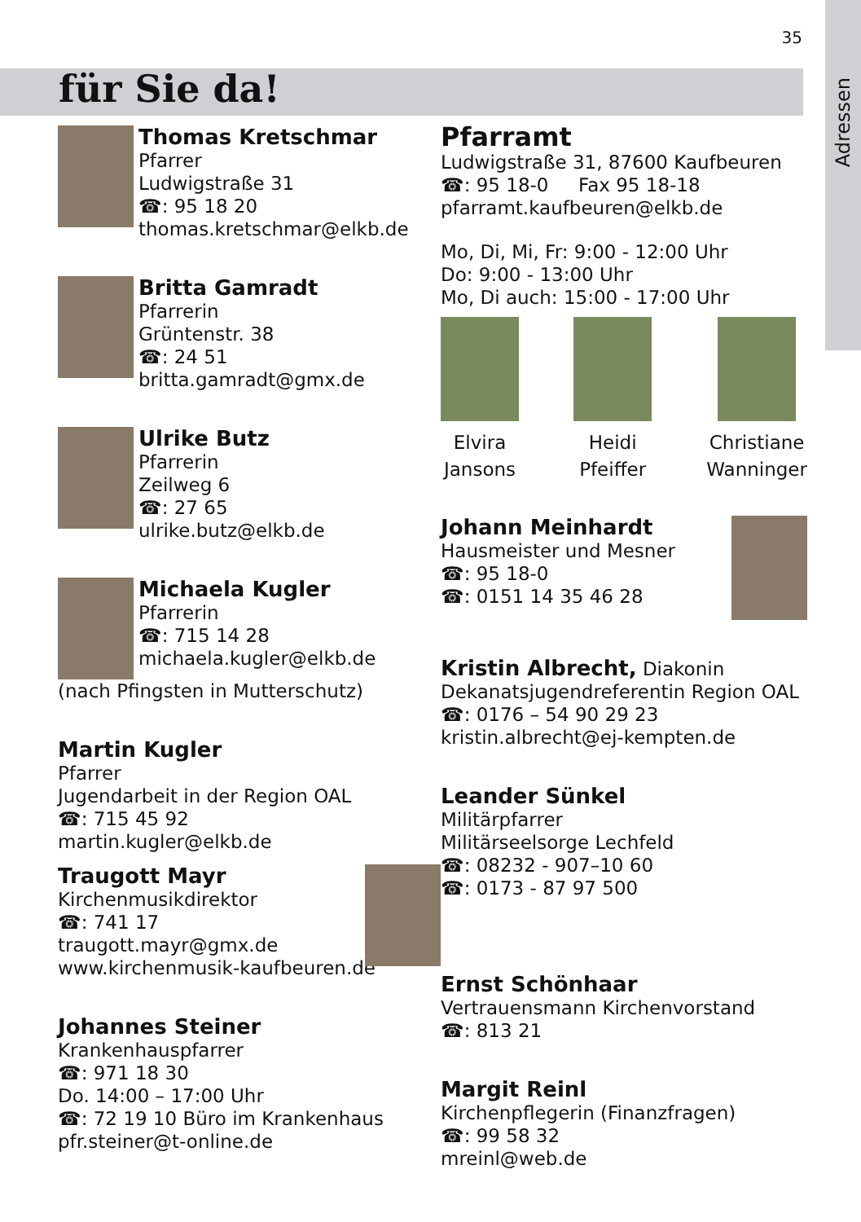Adressen
35
für Sie da!
Thomas Kretschmar
Pfarrer
Ludwigstraße 31
☎: 95 18 20
thomas.kretschmar@elkb.de
Britta Gamradt
Pfarrerin
Grüntenstr. 38
☎: 24 51
britta.gamradt@gmx.de
Ulrike Butz
Pfarrerin
Zeilweg 6
☎: 27 65
ulrike.butz@elkb.de
Michaela Kugler
Pfarrerin
☎: 715 14 28
michaela.kugler@elkb.de
(nach Pfingsten in Mutterschutz)
Martin Kugler
Pfarrer
Jugendarbeit in der Region OAL
☎: 715 45 92
martin.kugler@elkb.de
Traugott Mayr
Kirchenmusikdirektor
☎: 741 17
traugott.mayr@gmx.de
www.kirchenmusik-kaufbeuren.de
Johannes Steiner
Krankenhauspfarrer
☎: 971 18 30
Do. 14:00 – 17:00 Uhr
☎: 72 19 10 Büro im Krankenhaus
pfr.steiner@t-online.de
Pfarramt
Ludwigstraße 31, 87600 Kaufbeuren
☎: 95 18-0 Fax 95 18-18
pfarramt.kaufbeuren@elkb.de
Mo, Di, Mi, Fr: 9:00 - 12:00 Uhr
Do: 9:00 - 13:00 Uhr
Mo, Di auch: 15:00 - 17:00 Uhr
Elvira
Jansons
Heidi
Pfeiffer
Christiane
Wanninger
Johann Meinhardt
Hausmeister und Mesner
☎: 95 18-0
☎: 0151 14 35 46 28
Kristin Albrecht, Diakonin
Dekanatsjugendreferentin Region OAL
☎: 0176 – 54 90 29 23
kristin.albrecht@ej-kempten.de
Leander Sünkel
Militärpfarrer
Militärseelsorge Lechfeld
☎: 08232 - 907–10 60
☎: 0173 - 87 97 500
Ernst Schönhaar
Vertrauensmann Kirchenvorstand
☎: 813 21
Margit Reinl
Kirchenpflegerin (Finanzfragen)
☎: 99 58 32
mreinl@web.de